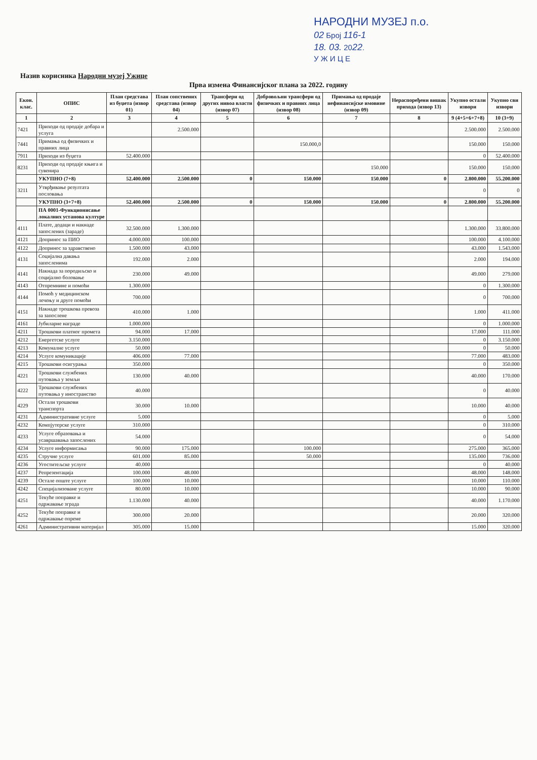НАРОДНИ МУЗЕЈ п.о.
02 Број 116-1
18. 03. 2022.
У Ж И Ц Е
Назив корисника Народни музеј Ужице
Прва измена Финансијског плана за 2022. годину
| Екон. клас. | ОПИС | План средстава из буџета (извор 01) | План сопствених средстава (извор 04) | Трансфери од других нивоа власти (извор 07) | Добровољни трансфери од физичких и правних лица (извор 08) | Примања од продаје нефинансијске имовине (извор 09) | Нераспоређени вишак прихода (извор 13) | Укупно остали извори | Укупно сви извори |
| --- | --- | --- | --- | --- | --- | --- | --- | --- | --- |
| 1 | 2 | 3 | 4 | 5 | 6 | 7 | 8 | 9 (4+5+6+7+8) | 10 (3+9) |
| 7421 | Приходи од продаје добара и услуга | | 2.500.000 | | | | | 2.500.000 | 2.500.000 |
| 7441 | Примања од физичких и правних лица | | | | 150.000,0 | | | 150.000 | 150.000 |
| 7911 | Приходи из буџета | 52.400.000 | | | | | | 0 | 52.400.000 |
| 8231 | Приходи од продаје књига и сувенира | | | | | 150.000 | | 150.000 | 150.000 |
| | УКУПНО (7+8) | 52.400.000 | 2.500.000 | 0 | 150.000 | 150.000 | 0 | 2.800.000 | 55.200.000 |
| 3211 | Утврђивање резултата пословања | | | | | | | 0 | 0 |
| | УКУПНО (3+7+8) | 52.400.000 | 2.500.000 | 0 | 150.000 | 150.000 | 0 | 2.800.000 | 55.200.000 |
| | ПА 0001-Функционисање локалних установа културе | | | | | | | | |
| 4111 | Плате, додаци и накнаде запослених (зараде) | 32.500.000 | 1.300.000 | | | | | 1.300.000 | 33.800.000 |
| 4121 | Допринос за ПИО | 4.000.000 | 100.000 | | | | | 100.000 | 4.100.000 |
| 4122 | Допринос за здравствено | 1.500.000 | 43.000 | | | | | 43.000 | 1.543.000 |
| 4131 | Социјална давања запосленима | 192.000 | 2.000 | | | | | 2.000 | 194.000 |
| 4141 | Накнада за породиљско и социјално боловање | 230.000 | 49.000 | | | | | 49.000 | 279.000 |
| 4143 | Отпремнине и помоћи | 1.300.000 | | | | | | 0 | 1.300.000 |
| 4144 | Помоћ у медицинском лечењу и друге помоћи | 700.000 | | | | | | 0 | 700.000 |
| 4151 | Накнаде трошкова превоза за запослене | 410.000 | 1.000 | | | | | 1.000 | 411.000 |
| 4161 | Јубиларне награде | 1.000.000 | | | | | | 0 | 1.000.000 |
| 4211 | Трошкови платног промета | 94.000 | 17.000 | | | | | 17.000 | 111.000 |
| 4212 | Енергетске услуге | 3.150.000 | | | | | | 0 | 3.150.000 |
| 4213 | Комуналне услуге | 50.000 | | | | | | 0 | 50.000 |
| 4214 | Услуге комуникације | 406.000 | 77.000 | | | | | 77.000 | 483.000 |
| 4215 | Трошкови осигурања | 350.000 | | | | | | 0 | 350.000 |
| 4221 | Трошкови службених путовања у земљи | 130.000 | 40.000 | | | | | 40.000 | 170.000 |
| 4222 | Трошкови службених путовања у иностранство | 40.000 | | | | | | 0 | 40.000 |
| 4229 | Остали трошкови транспорта | 30.000 | 10.000 | | | | | 10.000 | 40.000 |
| 4231 | Административне услуге | 5.000 | | | | | | 0 | 5.000 |
| 4232 | Компјутерске услуге | 310.000 | | | | | | 0 | 310.000 |
| 4233 | Услуге образовања и усавршавања запослених | 54.000 | | | | | | 0 | 54.000 |
| 4234 | Услуге информисања | 90.000 | 175.000 | | 100.000 | | | 275.000 | 365.000 |
| 4235 | Стручне услуге | 601.000 | 85.000 | | 50.000 | | | 135.000 | 736.000 |
| 4236 | Угоститељске услуге | 40.000 | | | | | | 0 | 40.000 |
| 4237 | Репрезентација | 100.000 | 48.000 | | | | | 48.000 | 148.000 |
| 4239 | Остале опште услуге | 100.000 | 10.000 | | | | | 10.000 | 110.000 |
| 4242 | Специјализоване услуге | 80.000 | 10.000 | | | | | 10.000 | 90.000 |
| 4251 | Текуће поправке и одржавање зграда | 1.130.000 | 40.000 | | | | | 40.000 | 1.170.000 |
| 4252 | Текуће поправке и одржавање опреме | 300.000 | 20.000 | | | | | 20.000 | 320.000 |
| 4261 | Административни материјал | 305.000 | 15.000 | | | | | 15.000 | 320.000 |